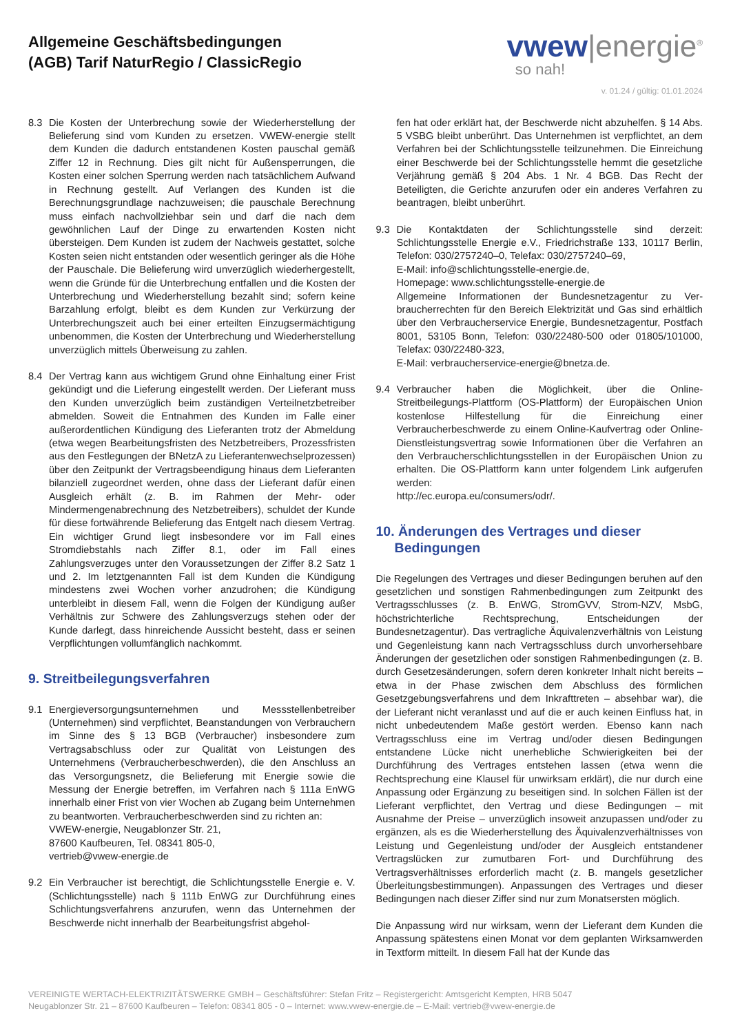Allgemeine Geschäftsbedingungen
(AGB) Tarif NaturRegio / ClassicRegio
vwew|energie<sup>®</sup>
so nah!
v. 01.24 / gültig: 01.01.2024
8.3 Die Kosten der Unterbrechung sowie der Wiederherstellung der Belieferung sind vom Kunden zu ersetzen. VWEW-energie stellt dem Kunden die dadurch entstandenen Kosten pauschal gemäß Ziffer 12 in Rechnung. Dies gilt nicht für Außensperrungen, die Kosten einer solchen Sperrung werden nach tatsächlichem Aufwand in Rechnung gestellt. Auf Verlangen des Kunden ist die Berechnungsgrundlage nachzuweisen; die pauschale Berechnung muss einfach nachvollziehbar sein und darf die nach dem gewöhnlichen Lauf der Dinge zu erwartenden Kosten nicht übersteigen. Dem Kunden ist zudem der Nachweis gestattet, solche Kosten seien nicht entstanden oder wesentlich geringer als die Höhe der Pauschale. Die Belieferung wird unverzüglich wiederhergestellt, wenn die Gründe für die Unterbrechung entfallen und die Kosten der Unterbrechung und Wiederherstellung bezahlt sind; sofern keine Barzahlung erfolgt, bleibt es dem Kunden zur Verkürzung der Unterbrechungszeit auch bei einer erteilten Einzugsermächtigung unbenommen, die Kosten der Unterbrechung und Wiederherstellung unverzüglich mittels Überweisung zu zahlen.
8.4 Der Vertrag kann aus wichtigem Grund ohne Einhaltung einer Frist gekündigt und die Lieferung eingestellt werden. Der Lieferant muss den Kunden unverzüglich beim zuständigen Verteilnetzbetreiber abmelden. Soweit die Entnahmen des Kunden im Falle einer außerordentlichen Kündigung des Lieferanten trotz der Abmeldung (etwa wegen Bearbeitungsfristen des Netzbetreibers, Prozessfristen aus den Festlegungen der BNetzA zu Lieferantenwechselprozessen) über den Zeitpunkt der Vertragsbeendigung hinaus dem Lieferanten bilanziell zugeordnet werden, ohne dass der Lieferant dafür einen Ausgleich erhält (z. B. im Rahmen der Mehr- oder Mindermengenabrechnung des Netzbetreibers), schuldet der Kunde für diese fortwährende Belieferung das Entgelt nach diesem Vertrag. Ein wichtiger Grund liegt insbesondere vor im Fall eines Stromdiebstahls nach Ziffer 8.1, oder im Fall eines Zahlungsverzuges unter den Voraussetzungen der Ziffer 8.2 Satz 1 und 2. Im letztgenannten Fall ist dem Kunden die Kündigung mindestens zwei Wochen vorher anzudrohen; die Kündigung unterbleibt in diesem Fall, wenn die Folgen der Kündigung außer Verhältnis zur Schwere des Zahlungsverzugs stehen oder der Kunde darlegt, dass hinreichende Aussicht besteht, dass er seinen Verpflichtungen vollumfänglich nachkommt.
9. Streitbeilegungsverfahren
9.1 Energieversorgungsunternehmen und Messstellenbetreiber (Unternehmen) sind verpflichtet, Beanstandungen von Verbrauchern im Sinne des § 13 BGB (Verbraucher) insbesondere zum Vertragsabschluss oder zur Qualität von Leistungen des Unternehmens (Verbraucherbeschwerden), die den Anschluss an das Versorgungsnetz, die Belieferung mit Energie sowie die Messung der Energie betreffen, im Verfahren nach § 111a EnWG innerhalb einer Frist von vier Wochen ab Zugang beim Unternehmen zu beantworten. Verbraucherbeschwerden sind zu richten an:
VWEW-energie, Neugablonzer Str. 21,
87600 Kaufbeuren, Tel. 08341 805-0,
vertrieb@vwew-energie.de
9.2 Ein Verbraucher ist berechtigt, die Schlichtungsstelle Energie e. V. (Schlichtungsstelle) nach § 111b EnWG zur Durchführung eines Schlichtungsverfahrens anzurufen, wenn das Unternehmen der Beschwerde nicht innerhalb der Bearbeitungsfrist abgehol-
fen hat oder erklärt hat, der Beschwerde nicht abzuhelfen. § 14 Abs. 5 VSBG bleibt unberührt. Das Unternehmen ist verpflichtet, an dem Verfahren bei der Schlichtungsstelle teilzunehmen. Die Einreichung einer Beschwerde bei der Schlichtungsstelle hemmt die gesetzliche Verjährung gemäß § 204 Abs. 1 Nr. 4 BGB. Das Recht der Beteiligten, die Gerichte anzurufen oder ein anderes Verfahren zu beantragen, bleibt unberührt.
9.3 Die Kontaktdaten der Schlichtungsstelle sind derzeit: Schlichtungsstelle Energie e.V., Friedrichstraße 133, 10117 Berlin, Telefon: 030/2757240–0, Telefax: 030/2757240–69,
E-Mail: info@schlichtungsstelle-energie.de,
Homepage: www.schlichtungsstelle-energie.de
Allgemeine Informationen der Bundesnetzagentur zu Ver-braucherrechten für den Bereich Elektrizität und Gas sind erhältlich über den Verbraucherservice Energie, Bundesnetzagentur, Postfach 8001, 53105 Bonn, Telefon: 030/22480-500 oder 01805/101000, Telefax: 030/22480-323,
E-Mail: verbraucherservice-energie@bnetza.de.
9.4 Verbraucher haben die Möglichkeit, über die Online-Streitbeilegungs-Plattform (OS-Plattform) der Europäischen Union kostenlose Hilfestellung für die Einreichung einer Verbraucherbeschwerde zu einem Online-Kaufvertrag oder Online-Dienstleistungsvertrag sowie Informationen über die Verfahren an den Verbraucherschlichtungsstellen in der Europäischen Union zu erhalten. Die OS-Plattform kann unter folgendem Link aufgerufen werden:
http://ec.europa.eu/consumers/odr/.
10. Änderungen des Vertrages und dieser
Bedingungen
Die Regelungen des Vertrages und dieser Bedingungen beruhen auf den gesetzlichen und sonstigen Rahmenbedingungen zum Zeitpunkt des Vertragsschlusses (z. B. EnWG, StromGVV, Strom-NZV, MsbG, höchstrichterliche Rechtsprechung, Entscheidungen der Bundesnetzagentur). Das vertragliche Äquivalenzverhältnis von Leistung und Gegenleistung kann nach Vertragsschluss durch unvorhersehbare Änderungen der gesetzlichen oder sonstigen Rahmenbedingungen (z. B. durch Gesetzesänderungen, sofern deren konkreter Inhalt nicht bereits – etwa in der Phase zwischen dem Abschluss des förmlichen Gesetzgebungsverfahrens und dem Inkrafttreten – absehbar war), die der Lieferant nicht veranlasst und auf die er auch keinen Einfluss hat, in nicht unbedeutendem Maße gestört werden. Ebenso kann nach Vertragsschluss eine im Vertrag und/oder diesen Bedingungen entstandene Lücke nicht unerhebliche Schwierigkeiten bei der Durchführung des Vertrages entstehen lassen (etwa wenn die Rechtsprechung eine Klausel für unwirksam erklärt), die nur durch eine Anpassung oder Ergänzung zu beseitigen sind. In solchen Fällen ist der Lieferant verpflichtet, den Vertrag und diese Bedingungen – mit Ausnahme der Preise – unverzüglich insoweit anzupassen und/oder zu ergänzen, als es die Wiederherstellung des Äquivalenzverhältnisses von Leistung und Gegenleistung und/oder der Ausgleich entstandener Vertragslücken zur zumutbaren Fort- und Durchführung des Vertragsverhältnisses erforderlich macht (z. B. mangels gesetzlicher Überleitungsbestimmungen). Anpassungen des Vertrages und dieser Bedingungen nach dieser Ziffer sind nur zum Monatsersten möglich.
Die Anpassung wird nur wirksam, wenn der Lieferant dem Kunden die Anpassung spätestens einen Monat vor dem geplanten Wirksamwerden in Textform mitteilt. In diesem Fall hat der Kunde das
VEREINIGTE WERTACH-ELEKTRIZITÄTSWERKE GMBH – Geschäftsführer: Stefan Fritz – Registergericht: Amtsgericht Kempten, HRB 5047
Neugablonzer Str. 21 – 87600 Kaufbeuren – Telefon: 08341 805 - 0 – Internet: www.vwew-energie.de – E-Mail: vertrieb@vwew-energie.de